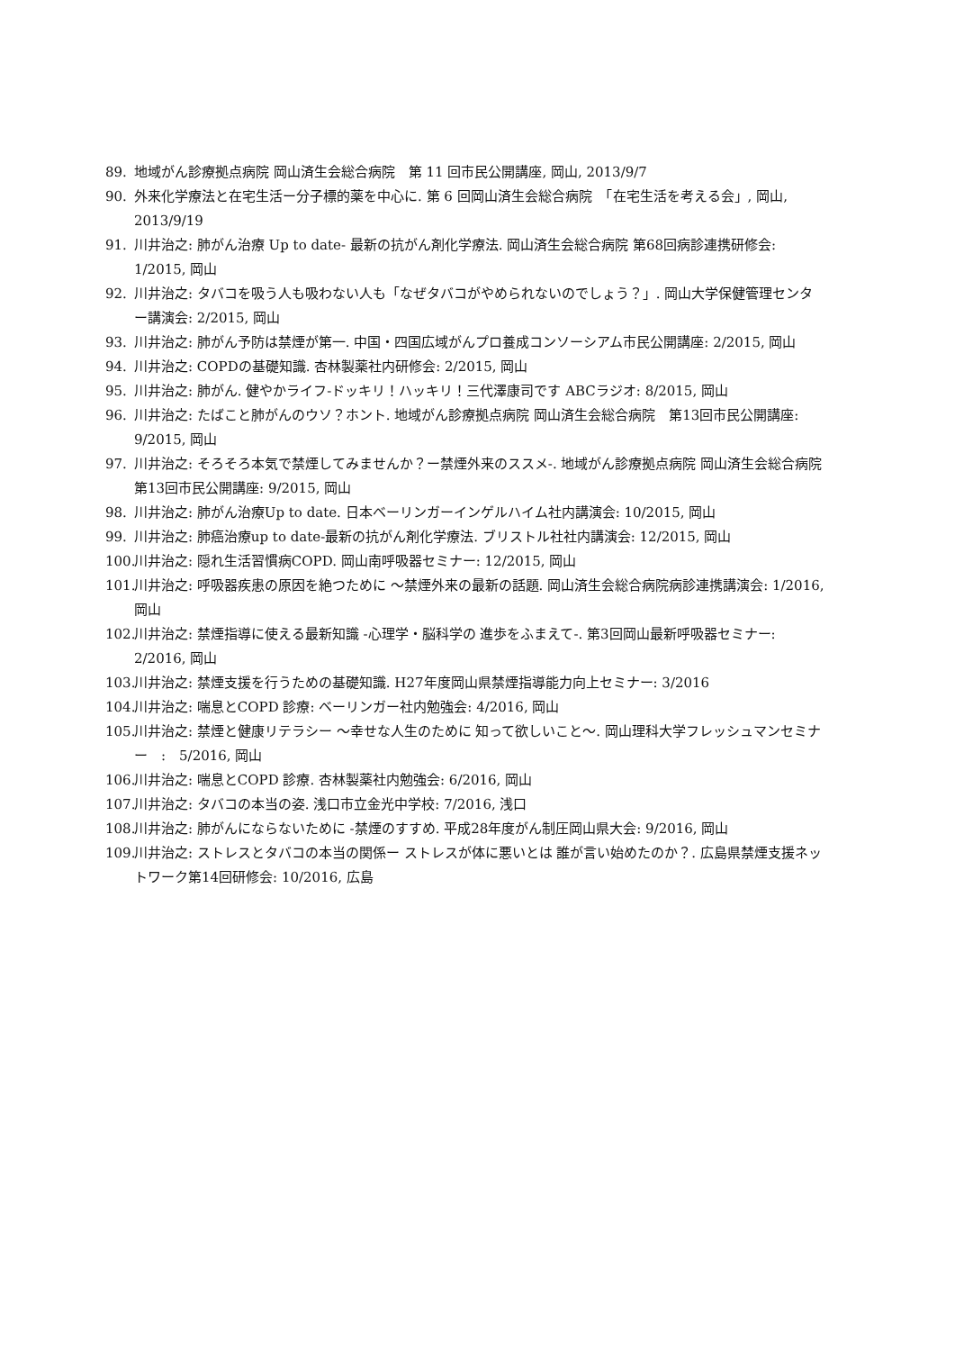89. 地域がん診療拠点病院 岡山済生会総合病院　第 11 回市民公開講座, 岡山, 2013/9/7
90. 外来化学療法と在宅生活ー分子標的薬を中心に. 第 6 回岡山済生会総合病院　「在宅生活を考える会」, 岡山, 2013/9/19
91. 川井治之: 肺がん治療 Up to date- 最新の抗がん剤化学療法. 岡山済生会総合病院 第68回病診連携研修会: 1/2015, 岡山
92. 川井治之: タバコを吸う人も吸わない人も「なぜタバコがやめられないのでしょう？」. 岡山大学保健管理センター講演会: 2/2015, 岡山
93. 川井治之: 肺がん予防は禁煙が第一. 中国・四国広域がんプロ養成コンソーシアム市民公開講座: 2/2015, 岡山
94. 川井治之: COPDの基礎知識. 杏林製薬社内研修会: 2/2015, 岡山
95. 川井治之: 肺がん. 健やかライフ-ドッキリ！ハッキリ！三代澤康司です ABCラジオ: 8/2015, 岡山
96. 川井治之: たばこと肺がんのウソ？ホント. 地域がん診療拠点病院 岡山済生会総合病院　第13回市民公開講座: 9/2015, 岡山
97. 川井治之: そろそろ本気で禁煙してみませんか？ー禁煙外来のススメ-. 地域がん診療拠点病院 岡山済生会総合病院　第13回市民公開講座: 9/2015, 岡山
98. 川井治之: 肺がん治療Up to date. 日本ベーリンガーインゲルハイム社内講演会: 10/2015, 岡山
99. 川井治之: 肺癌治療up to date-最新の抗がん剤化学療法. ブリストル社社内講演会: 12/2015, 岡山
100. 川井治之: 隠れ生活習慣病COPD. 岡山南呼吸器セミナー: 12/2015, 岡山
101. 川井治之: 呼吸器疾患の原因を絶つために ～禁煙外来の最新の話題. 岡山済生会総合病院病診連携講演会: 1/2016, 岡山
102. 川井治之: 禁煙指導に使える最新知識 -心理学・脳科学の 進歩をふまえて-. 第3回岡山最新呼吸器セミナー: 2/2016, 岡山
103. 川井治之: 禁煙支援を行うための基礎知識. H27年度岡山県禁煙指導能力向上セミナー: 3/2016
104. 川井治之: 喘息とCOPD 診療: ベーリンガー社内勉強会: 4/2016, 岡山
105. 川井治之: 禁煙と健康リテラシー ～幸せな人生のために 知って欲しいこと～. 岡山理科大学フレッシュマンセミナー　:　5/2016, 岡山
106. 川井治之: 喘息とCOPD 診療. 杏林製薬社内勉強会: 6/2016, 岡山
107. 川井治之: タバコの本当の姿. 浅口市立金光中学校: 7/2016, 浅口
108. 川井治之: 肺がんにならないために -禁煙のすすめ. 平成28年度がん制圧岡山県大会: 9/2016, 岡山
109. 川井治之: ストレスとタバコの本当の関係ー ストレスが体に悪いとは 誰が言い始めたのか？. 広島県禁煙支援ネットワーク第14回研修会: 10/2016, 広島